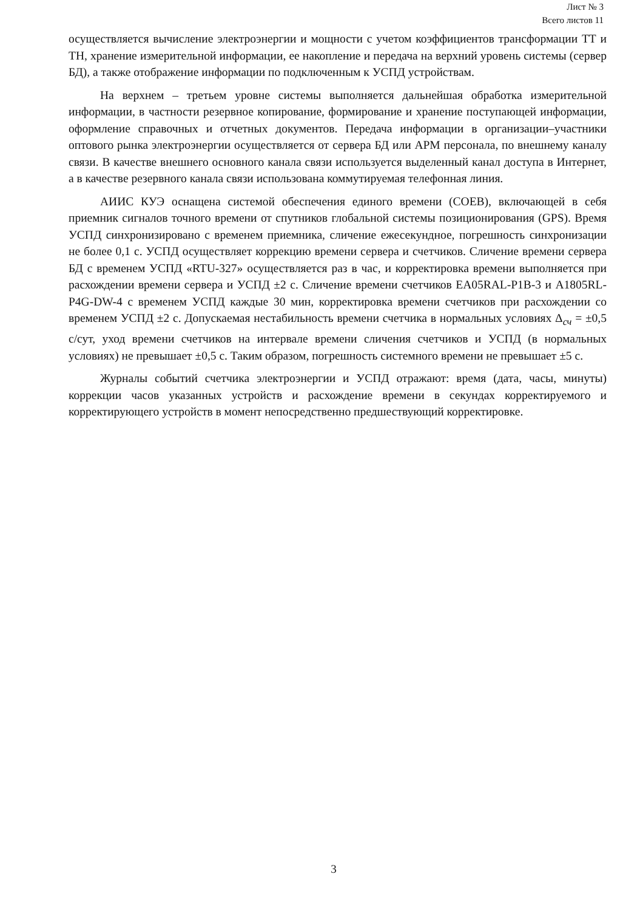Лист № 3
Всего листов 11
осуществляется вычисление электроэнергии и мощности с учетом коэффициентов трансформации ТТ и ТН, хранение измерительной информации, ее накопление и передача на верхний уровень системы (сервер БД), а также отображение информации по подключенным к УСПД устройствам.
На верхнем – третьем уровне системы выполняется дальнейшая обработка измерительной информации, в частности резервное копирование, формирование и хранение поступающей информации, оформление справочных и отчетных документов. Передача информации в организации–участники оптового рынка электроэнергии осуществляется от сервера БД или АРМ персонала, по внешнему каналу связи. В качестве внешнего основного канала связи используется выделенный канал доступа в Интернет, а в качестве резервного канала связи использована коммутируемая телефонная линия.
АИИС КУЭ оснащена системой обеспечения единого времени (СОЕВ), включающей в себя приемник сигналов точного времени от спутников глобальной системы позиционирования (GPS). Время УСПД синхронизировано с временем приемника, сличение ежесекундное, погрешность синхронизации не более 0,1 с. УСПД осуществляет коррекцию времени сервера и счетчиков. Сличение времени сервера БД с временем УСПД «RTU-327» осуществляется раз в час, и корректировка времени выполняется при расхождении времени сервера и УСПД ±2 с. Сличение времени счетчиков EA05RAL-P1B-3 и A1805RL-P4G-DW-4 с временем УСПД каждые 30 мин, корректировка времени счетчиков при расхождении со временем УСПД ±2 с. Допускаемая нестабильность времени счетчика в нормальных условиях Δ<sub>сч</sub> = ±0,5 с/сут, уход времени счетчиков на интервале времени сличения счетчиков и УСПД (в нормальных условиях) не превышает ±0,5 с. Таким образом, погрешность системного времени не превышает ±5 с.
Журналы событий счетчика электроэнергии и УСПД отражают: время (дата, часы, минуты) коррекции часов указанных устройств и расхождение времени в секундах корректируемого и корректирующего устройств в момент непосредственно предшествующий корректировке.
3